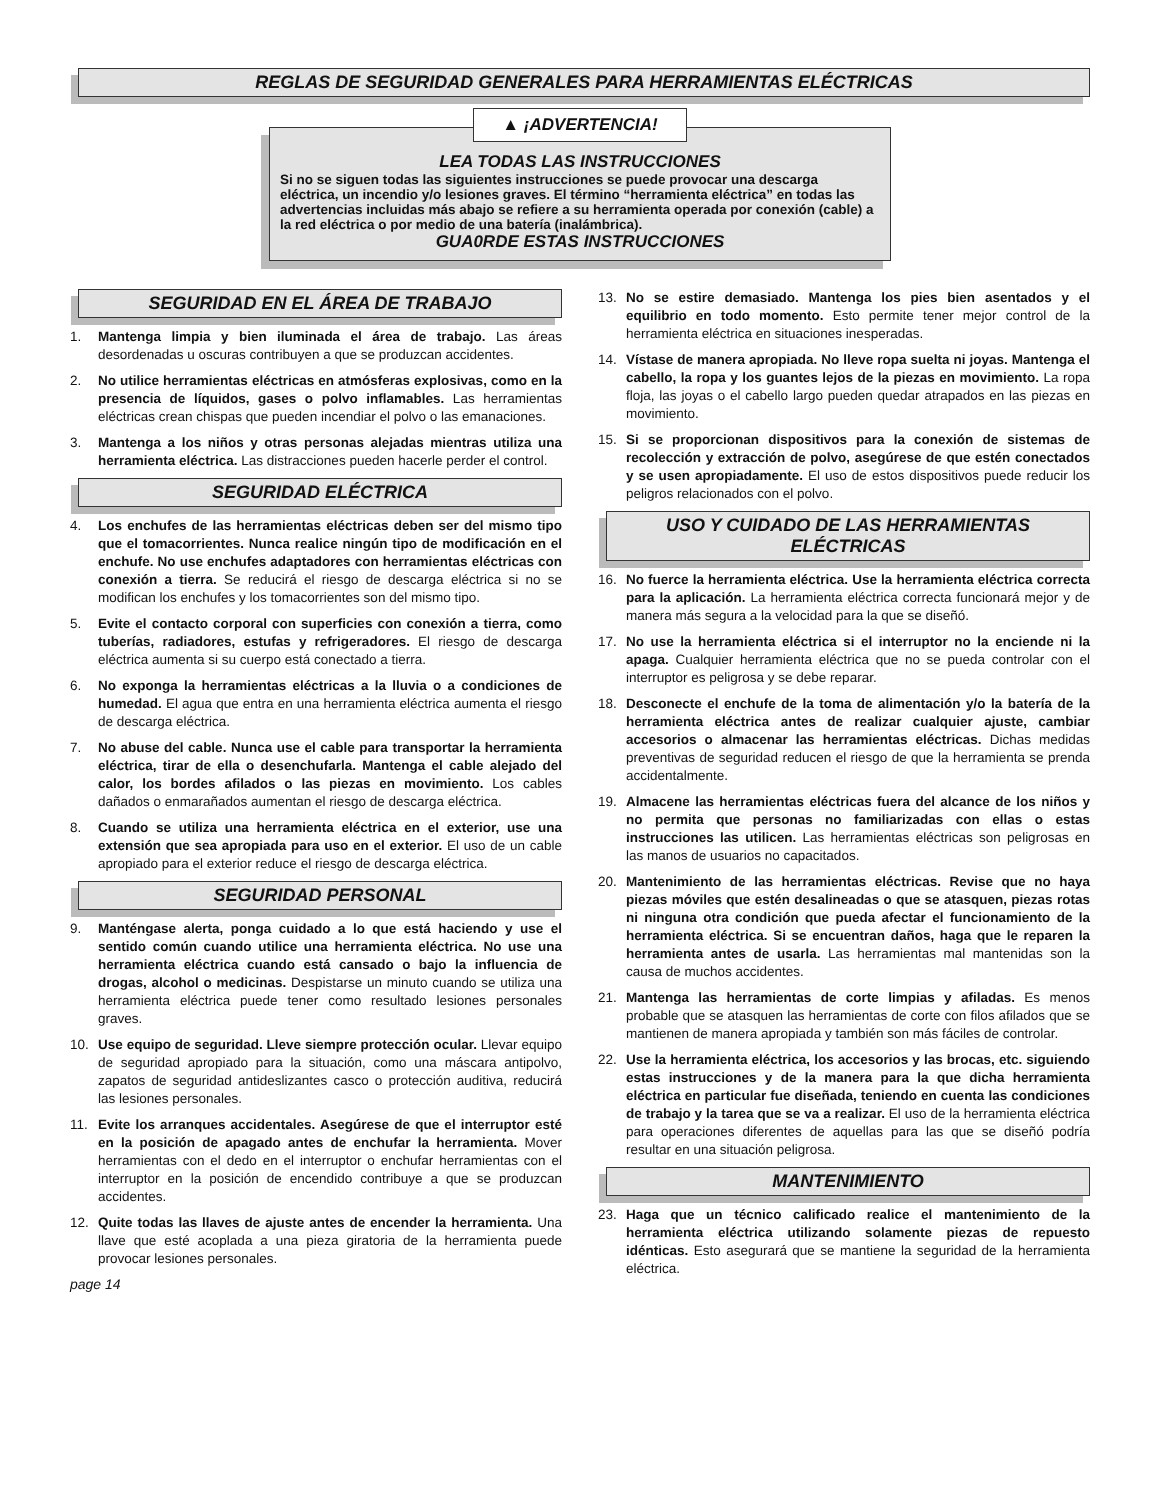REGLAS DE SEGURIDAD GENERALES PARA HERRAMIENTAS ELÉCTRICAS
▲ ¡ADVERTENCIA!
LEA TODAS LAS INSTRUCCIONES
Si no se siguen todas las siguientes instrucciones se puede provocar una descarga eléctrica, un incendio y/o lesiones graves. El término “herramienta eléctrica” en todas las advertencias incluidas más abajo se refiere a su herramienta operada por conexión (cable) a la red eléctrica o por medio de una batería (inalámbrica).
GUA0RDE ESTAS INSTRUCCIONES
SEGURIDAD EN EL ÁREA DE TRABAJO
1. Mantenga limpia y bien iluminada el área de trabajo. Las áreas desordenadas u oscuras contribuyen a que se produzcan accidentes.
2. No utilice herramientas eléctricas en atmósferas explosivas, como en la presencia de líquidos, gases o polvo inflamables. Las herramientas eléctricas crean chispas que pueden incendiar el polvo o las emanaciones.
3. Mantenga a los niños y otras personas alejadas mientras utiliza una herramienta eléctrica. Las distracciones pueden hacerle perder el control.
SEGURIDAD ELÉCTRICA
4. Los enchufes de las herramientas eléctricas deben ser del mismo tipo que el tomacorrientes. Nunca realice ningún tipo de modificación en el enchufe. No use enchufes adaptadores con herramientas eléctricas con conexión a tierra. Se reducirá el riesgo de descarga eléctrica si no se modifican los enchufes y los tomacorrientes son del mismo tipo.
5. Evite el contacto corporal con superficies con conexión a tierra, como tuberías, radiadores, estufas y refrigeradores. El riesgo de descarga eléctrica aumenta si su cuerpo está conectado a tierra.
6. No exponga la herramientas eléctricas a la lluvia o a condiciones de humedad. El agua que entra en una herramienta eléctrica aumenta el riesgo de descarga eléctrica.
7. No abuse del cable. Nunca use el cable para transportar la herramienta eléctrica, tirar de ella o desenchufarla. Mantenga el cable alejado del calor, los bordes afilados o las piezas en movimiento. Los cables dañados o enmarañados aumentan el riesgo de descarga eléctrica.
8. Cuando se utiliza una herramienta eléctrica en el exterior, use una extensión que sea apropiada para uso en el exterior. El uso de un cable apropiado para el exterior reduce el riesgo de descarga eléctrica.
SEGURIDAD PERSONAL
9. Manténgase alerta, ponga cuidado a lo que está haciendo y use el sentido común cuando utilice una herramienta eléctrica. No use una herramienta eléctrica cuando está cansado o bajo la influencia de drogas, alcohol o medicinas. Despistarse un minuto cuando se utiliza una herramienta eléctrica puede tener como resultado lesiones personales graves.
10. Use equipo de seguridad. Lleve siempre protección ocular. Llevar equipo de seguridad apropiado para la situación, como una máscara antipolvo, zapatos de seguridad antideslizantes casco o protección auditiva, reducirá las lesiones personales.
11. Evite los arranques accidentales. Asegúrese de que el interruptor esté en la posición de apagado antes de enchufar la herramienta. Mover herramientas con el dedo en el interruptor o enchufar herramientas con el interruptor en la posición de encendido contribuye a que se produzcan accidentes.
12. Quite todas las llaves de ajuste antes de encender la herramienta. Una llave que esté acoplada a una pieza giratoria de la herramienta puede provocar lesiones personales.
page 14
13. No se estire demasiado. Mantenga los pies bien asentados y el equilibrio en todo momento. Esto permite tener mejor control de la herramienta eléctrica en situaciones inesperadas.
14. Vístase de manera apropiada. No lleve ropa suelta ni joyas. Mantenga el cabello, la ropa y los guantes lejos de la piezas en movimiento. La ropa floja, las joyas o el cabello largo pueden quedar atrapados en las piezas en movimiento.
15. Si se proporcionan dispositivos para la conexión de sistemas de recolección y extracción de polvo, asegúrese de que estén conectados y se usen apropiadamente. El uso de estos dispositivos puede reducir los peligros relacionados con el polvo.
USO Y CUIDADO DE LAS HERRAMIENTAS
ELÉCTRICAS
16. No fuerce la herramienta eléctrica. Use la herramienta eléctrica correcta para la aplicación. La herramienta eléctrica correcta funcionará mejor y de manera más segura a la velocidad para la que se diseñó.
17. No use la herramienta eléctrica si el interruptor no la enciende ni la apaga. Cualquier herramienta eléctrica que no se pueda controlar con el interruptor es peligrosa y se debe reparar.
18. Desconecte el enchufe de la toma de alimentación y/o la batería de la herramienta eléctrica antes de realizar cualquier ajuste, cambiar accesorios o almacenar las herramientas eléctricas. Dichas medidas preventivas de seguridad reducen el riesgo de que la herramienta se prenda accidentalmente.
19. Almacene las herramientas eléctricas fuera del alcance de los niños y no permita que personas no familiarizadas con ellas o estas instrucciones las utilicen. Las herramientas eléctricas son peligrosas en las manos de usuarios no capacitados.
20. Mantenimiento de las herramientas eléctricas. Revise que no haya piezas móviles que estén desalineadas o que se atasquen, piezas rotas ni ninguna otra condición que pueda afectar el funcionamiento de la herramienta eléctrica. Si se encuentran daños, haga que le reparen la herramienta antes de usarla. Las herramientas mal mantenidas son la causa de muchos accidentes.
21. Mantenga las herramientas de corte limpias y afiladas. Es menos probable que se atasquen las herramientas de corte con filos afilados que se mantienen de manera apropiada y también son más fáciles de controlar.
22. Use la herramienta eléctrica, los accesorios y las brocas, etc. siguiendo estas instrucciones y de la manera para la que dicha herramienta eléctrica en particular fue diseñada, teniendo en cuenta las condiciones de trabajo y la tarea que se va a realizar. El uso de la herramienta eléctrica para operaciones diferentes de aquellas para las que se diseñó podría resultar en una situación peligrosa.
MANTENIMIENTO
23. Haga que un técnico calificado realice el mantenimiento de la herramienta eléctrica utilizando solamente piezas de repuesto idénticas. Esto asegurará que se mantiene la seguridad de la herramienta eléctrica.